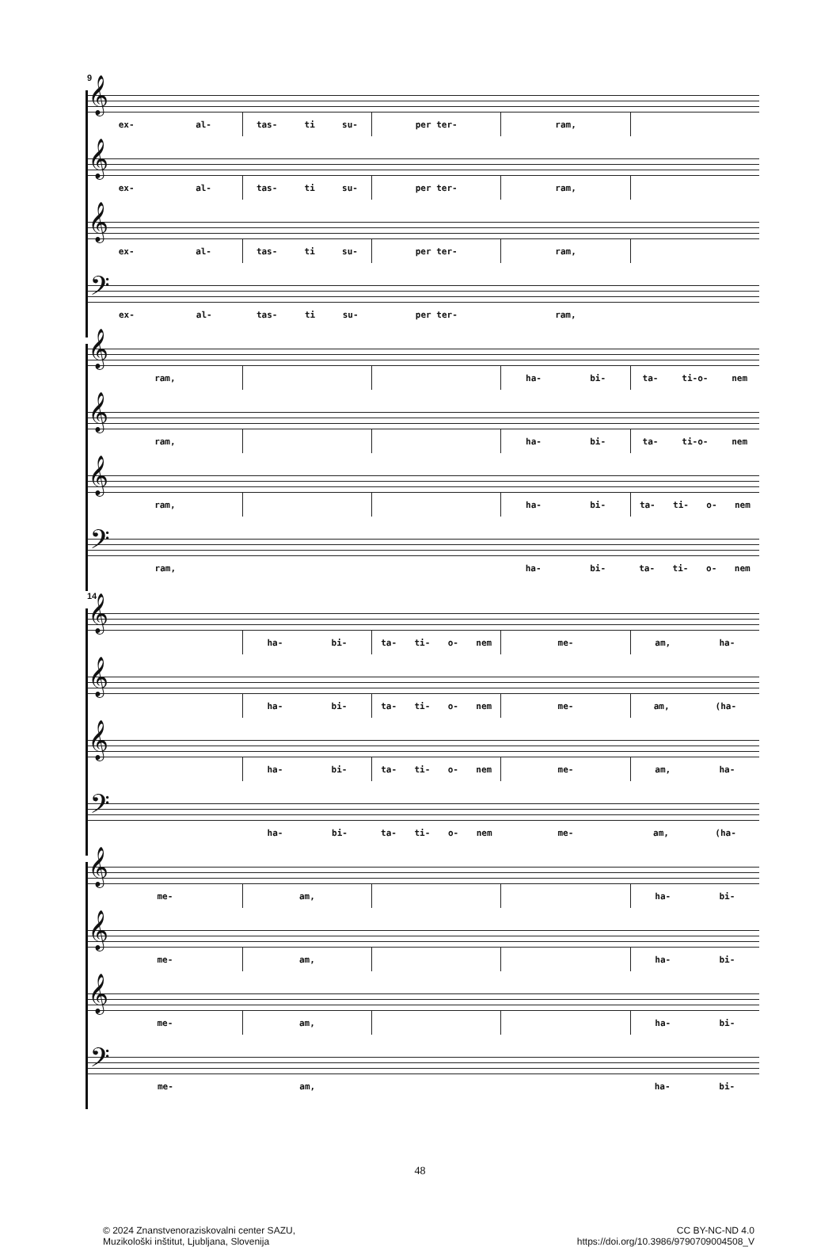9
𝄞
ex- al- tas- ti su- per ter- ram,
𝄞
ex- al- tas- ti su- per ter- ram,
𝄞
ex- al- tas- ti su- per ter- ram,
𝄢
ex- al- tas- ti su- per ter- ram,
𝄞
ram, ha- bi- ta- ti-o- nem
𝄞
ram, ha- bi- ta- ti-o- nem
𝄞
ram, ha- bi- ta- ti- o- nem
𝄢
ram, ha- bi- ta- ti- o- nem
14
𝄞
ha- bi- ta- ti- o- nem me- am, ha-
𝄞
ha- bi- ta- ti- o- nem me- am, (ha-
𝄞
ha- bi- ta- ti- o- nem me- am, ha-
𝄢
ha- bi- ta- ti- o- nem me- am, (ha-
𝄞
me- am, ha- bi-
𝄞
me- am, ha- bi-
𝄞
me- am, ha- bi-
𝄢
me- am, ha- bi-
48
© 2024 Znanstvenoraziskovalni center SAZU,
Muzikološki inštitut, Ljubljana, Slovenija
CC BY-NC-ND 4.0
https://doi.org/10.3986/9790709004508_V